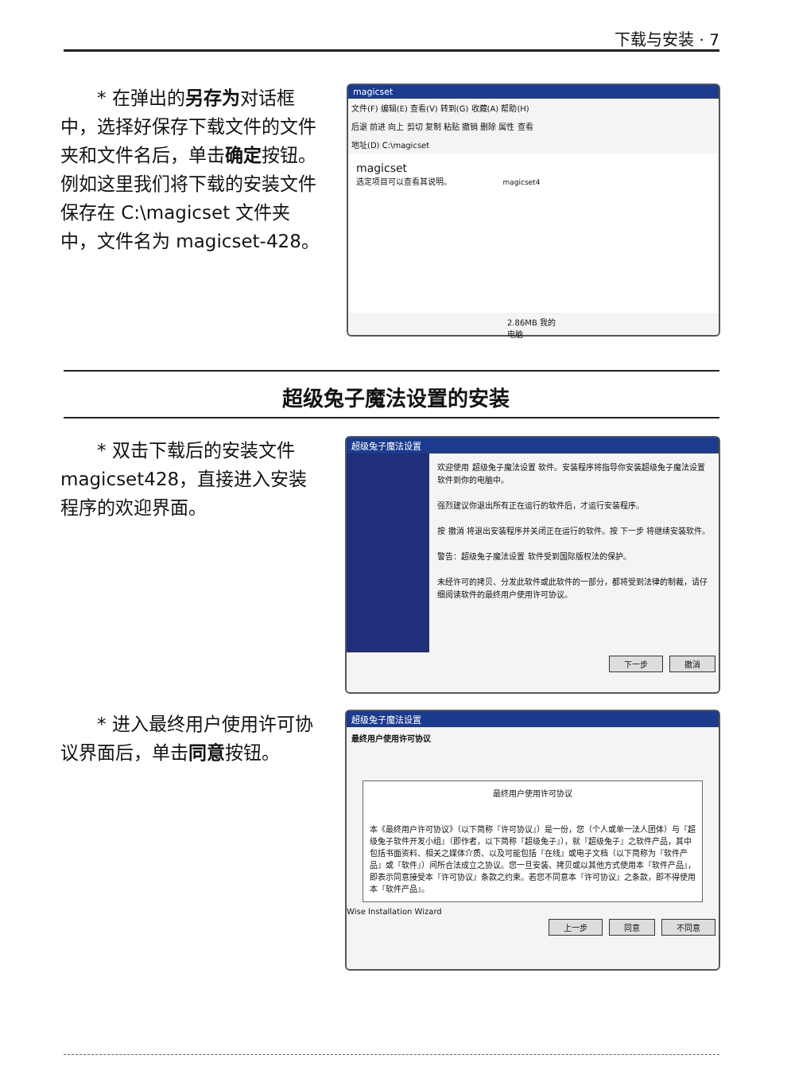下载与安装 · 7
* 在弹出的另存为对话框中，选择好保存下载文件的文件夹和文件名后，单击确定按钮。例如这里我们将下载的安装文件保存在 C:\magicset 文件夹中，文件名为 magicset-428。
magicset
文件(F) 编辑(E) 查看(V) 转到(G) 收藏(A) 帮助(H)
后退 前进 向上 剪切 复制 粘贴 撤销 删除 属性 查看
地址(D) C:\magicset
magicset
选定项目可以查看其说明。 magicset4
2.86MB 我的电脑
超级兔子魔法设置的安装
* 双击下载后的安装文件 magicset428，直接进入安装程序的欢迎界面。
超级兔子魔法设置
欢迎使用 超级兔子魔法设置 软件。安装程序将指导你安装超级兔子魔法设置 软件到你的电脑中。
强烈建议你退出所有正在运行的软件后，才运行安装程序。
按 撤消 将退出安装程序并关闭正在运行的软件。按 下一步 将继续安装软件。
警告：超级兔子魔法设置 软件受到国际版权法的保护。
未经许可的拷贝、分发此软件或此软件的一部分，都将受到法律的制裁，请仔细阅读软件的最终用户使用许可协议。
下一步 撤消
* 进入最终用户使用许可协议界面后，单击同意按钮。
超级兔子魔法设置
最终用户使用许可协议
最终用户使用许可协议
本《最终用户许可协议》（以下简称『许可协议』）是一份，您（个人或单一法人团体）与『超级兔子软件开发小组』（即作者，以下简称『超级兔子』），就『超级兔子』之软件产品，其中包括书面资料、相关之媒体介质、以及可能包括『在线』或电子文档（以下简称为『软件产品』或『软件』）间所合法成立之协议。您一旦安装、拷贝或以其他方式使用本『软件产品』，即表示同意接受本『许可协议』条款之约束。若您不同意本『许可协议』之条款，即不得使用本『软件产品』。
Wise Installation Wizard
上一步 同意 不同意